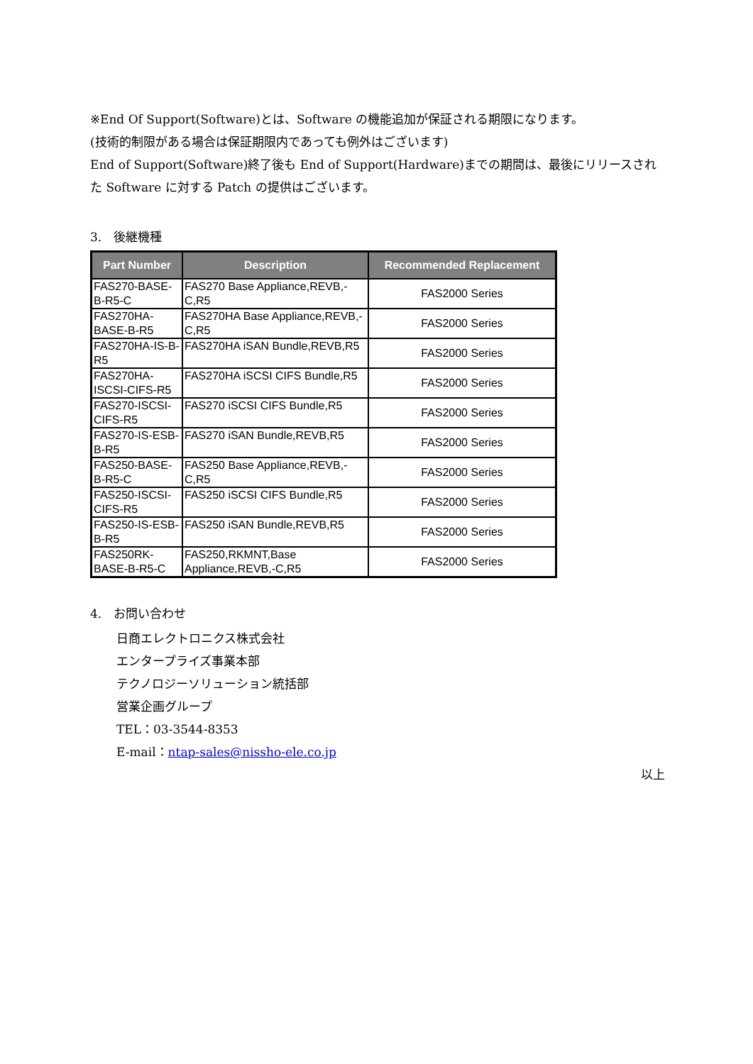※End Of Support(Software)とは、Software の機能追加が保証される期限になります。
(技術的制限がある場合は保証期限内であっても例外はございます)
End of Support(Software)終了後も End of Support(Hardware)までの期間は、最後にリリースされた Software に対する Patch の提供はございます。
3.　後継機種
| Part Number | Description | Recommended Replacement |
| --- | --- | --- |
| FAS270-BASE-B-R5-C | FAS270 Base Appliance,REVB,-C,R5 | FAS2000 Series |
| FAS270HA-BASE-B-R5 | FAS270HA Base Appliance,REVB,-C,R5 | FAS2000 Series |
| FAS270HA-IS-B-R5 | FAS270HA iSAN Bundle,REVB,R5 | FAS2000 Series |
| FAS270HA-ISCSI-CIFS-R5 | FAS270HA iSCSI CIFS Bundle,R5 | FAS2000 Series |
| FAS270-ISCSI-CIFS-R5 | FAS270 iSCSI CIFS Bundle,R5 | FAS2000 Series |
| FAS270-IS-ESB-B-R5 | FAS270 iSAN Bundle,REVB,R5 | FAS2000 Series |
| FAS250-BASE-B-R5-C | FAS250 Base Appliance,REVB,-C,R5 | FAS2000 Series |
| FAS250-ISCSI-CIFS-R5 | FAS250 iSCSI CIFS Bundle,R5 | FAS2000 Series |
| FAS250-IS-ESB-B-R5 | FAS250 iSAN Bundle,REVB,R5 | FAS2000 Series |
| FAS250RK-BASE-B-R5-C | FAS250,RKMNT,Base Appliance,REVB,-C,R5 | FAS2000 Series |
4.　お問い合わせ
日商エレクトロニクス株式会社
エンタープライズ事業本部
テクノロジーソリューション統括部
営業企画グループ
TEL：03-3544-8353
E-mail：ntap-sales@nissho-ele.co.jp
以上